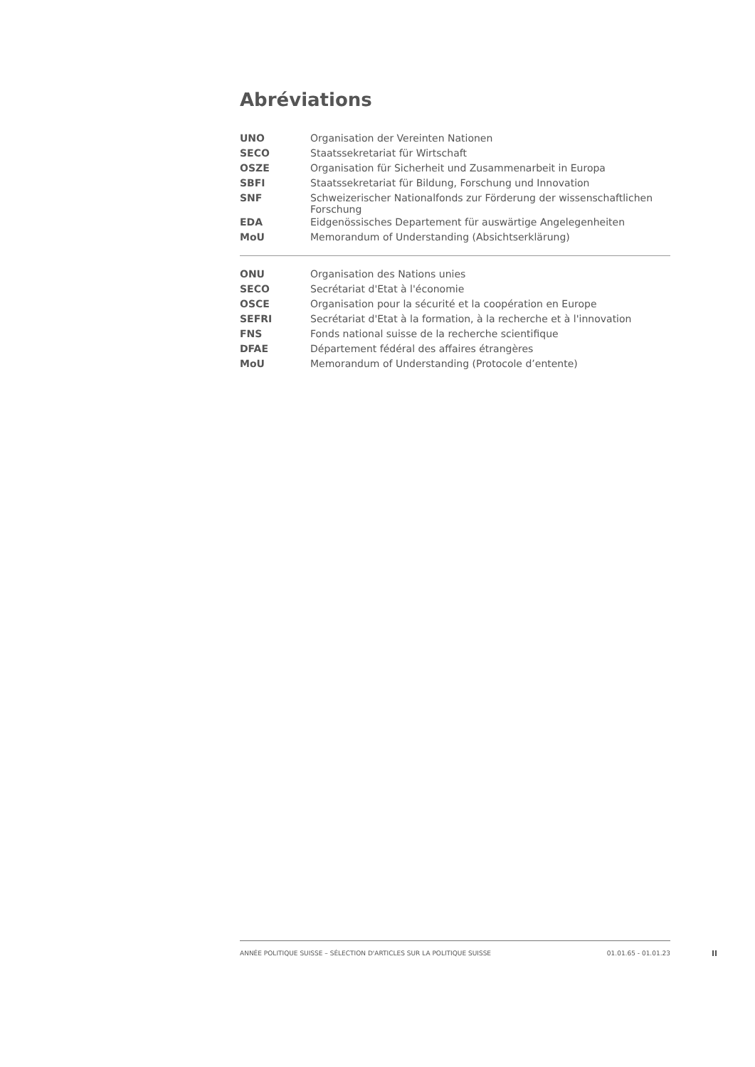Abréviations
| UNO | Organisation der Vereinten Nationen |
| SECO | Staatssekretariat für Wirtschaft |
| OSZE | Organisation für Sicherheit und Zusammenarbeit in Europa |
| SBFI | Staatssekretariat für Bildung, Forschung und Innovation |
| SNF | Schweizerischer Nationalfonds zur Förderung der wissenschaftlichen Forschung |
| EDA | Eidgenössisches Departement für auswärtige Angelegenheiten |
| MoU | Memorandum of Understanding (Absichtserklärung) |
| ONU | Organisation des Nations unies |
| SECO | Secrétariat d'Etat à l'économie |
| OSCE | Organisation pour la sécurité et la coopération en Europe |
| SEFRI | Secrétariat d'Etat à la formation, à la recherche et à l'innovation |
| FNS | Fonds national suisse de la recherche scientifique |
| DFAE | Département fédéral des affaires étrangères |
| MoU | Memorandum of Understanding (Protocole d’entente) |
ANNÉE POLITIQUE SUISSE – SÉLECTION D'ARTICLES SUR LA POLITIQUE SUISSE 01.01.65 - 01.01.23
II